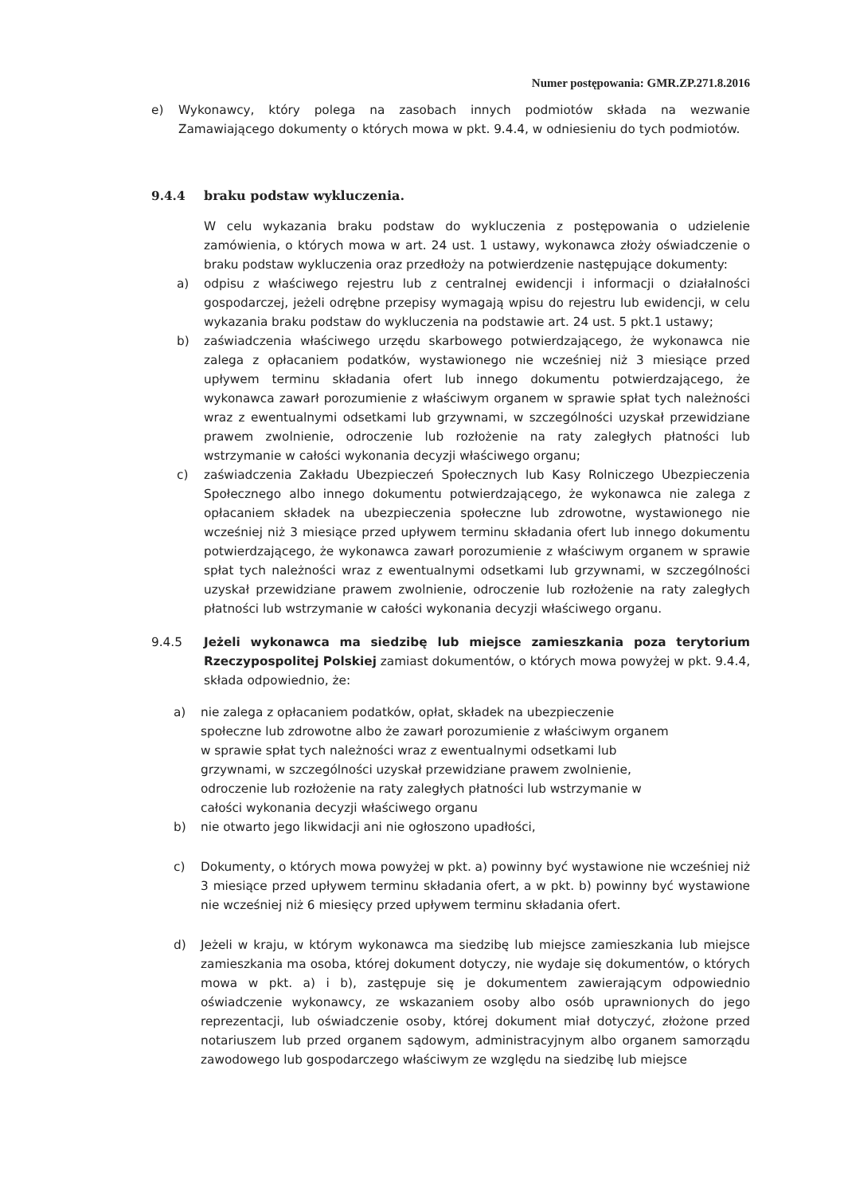Numer postępowania: GMR.ZP.271.8.2016
e) Wykonawcy, który polega na zasobach innych podmiotów składa na wezwanie Zamawiającego dokumenty o których mowa w pkt. 9.4.4, w odniesieniu do tych podmiotów.
9.4.4 braku podstaw wykluczenia.
W celu wykazania braku podstaw do wykluczenia z postępowania o udzielenie zamówienia, o których mowa w art. 24 ust. 1 ustawy, wykonawca złoży oświadczenie o braku podstaw wykluczenia oraz przedłoży na potwierdzenie następujące dokumenty:
a) odpisu z właściwego rejestru lub z centralnej ewidencji i informacji o działalności gospodarczej, jeżeli odrębne przepisy wymagają wpisu do rejestru lub ewidencji, w celu wykazania braku podstaw do wykluczenia na podstawie art. 24 ust. 5 pkt.1 ustawy;
b) zaświadczenia właściwego urzędu skarbowego potwierdzającego, że wykonawca nie zalega z opłacaniem podatków, wystawionego nie wcześniej niż 3 miesiące przed upływem terminu składania ofert lub innego dokumentu potwierdzającego, że wykonawca zawarł porozumienie z właściwym organem w sprawie spłat tych należności wraz z ewentualnymi odsetkami lub grzywnami, w szczególności uzyskał przewidziane prawem zwolnienie, odroczenie lub rozłożenie na raty zaległych płatności lub wstrzymanie w całości wykonania decyzji właściwego organu;
c) zaświadczenia Zakładu Ubezpieczeń Społecznych lub Kasy Rolniczego Ubezpieczenia Społecznego albo innego dokumentu potwierdzającego, że wykonawca nie zalega z opłacaniem składek na ubezpieczenia społeczne lub zdrowotne, wystawionego nie wcześniej niż 3 miesiące przed upływem terminu składania ofert lub innego dokumentu potwierdzającego, że wykonawca zawarł porozumienie z właściwym organem w sprawie spłat tych należności wraz z ewentualnymi odsetkami lub grzywnami, w szczególności uzyskał przewidziane prawem zwolnienie, odroczenie lub rozłożenie na raty zaległych płatności lub wstrzymanie w całości wykonania decyzji właściwego organu.
9.4.5 Jeżeli wykonawca ma siedzibę lub miejsce zamieszkania poza terytorium Rzeczypospolitej Polskiej zamiast dokumentów, o których mowa powyżej w pkt. 9.4.4, składa odpowiednio, że:
a) nie zalega z opłacaniem podatków, opłat, składek na ubezpieczenie społeczne lub zdrowotne albo że zawarł porozumienie z właściwym organem w sprawie spłat tych należności wraz z ewentualnymi odsetkami lub grzywnami, w szczególności uzyskał przewidziane prawem zwolnienie, odroczenie lub rozłożenie na raty zaległych płatności lub wstrzymanie w całości wykonania decyzji właściwego organu
b) nie otwarto jego likwidacji ani nie ogłoszono upadłości,
c) Dokumenty, o których mowa powyżej w pkt. a) powinny być wystawione nie wcześniej niż 3 miesiące przed upływem terminu składania ofert, a w pkt. b) powinny być wystawione nie wcześniej niż 6 miesięcy przed upływem terminu składania ofert.
d) Jeżeli w kraju, w którym wykonawca ma siedzibę lub miejsce zamieszkania lub miejsce zamieszkania ma osoba, której dokument dotyczy, nie wydaje się dokumentów, o których mowa w pkt. a) i b), zastępuje się je dokumentem zawierającym odpowiednio oświadczenie wykonawcy, ze wskazaniem osoby albo osób uprawnionych do jego reprezentacji, lub oświadczenie osoby, której dokument miał dotyczyć, złożone przed notariuszem lub przed organem sądowym, administracyjnym albo organem samorządu zawodowego lub gospodarczego właściwym ze względu na siedzibę lub miejsce